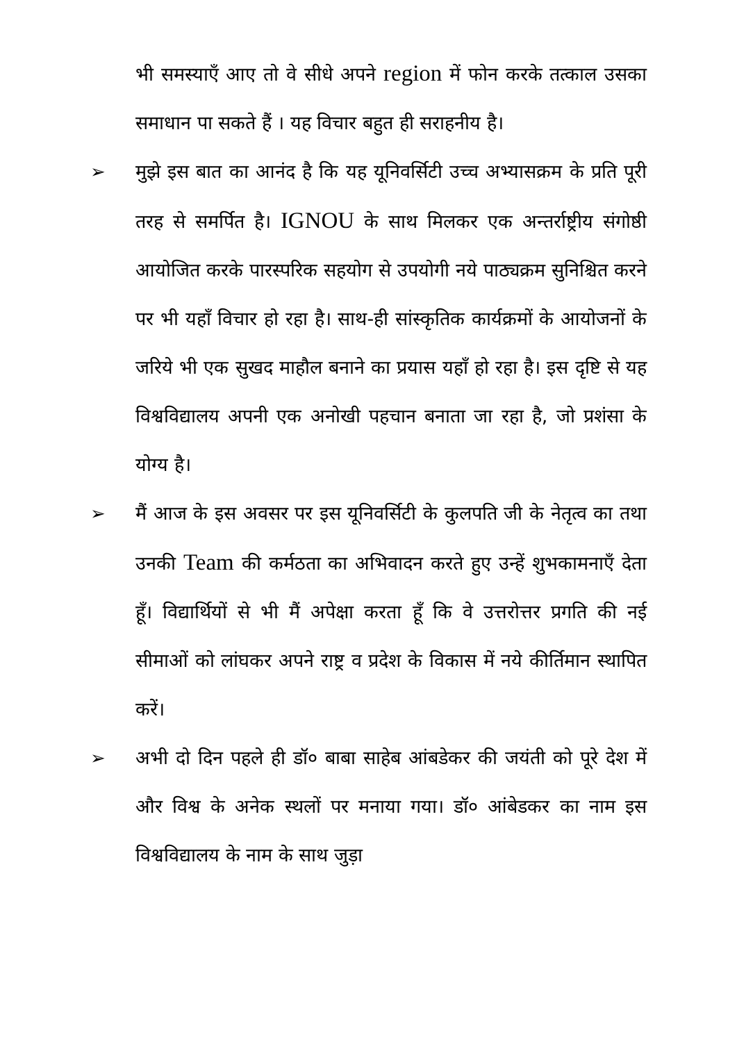भी समस्याएँ आए तो वे सीधे अपने region में फोन करके तत्काल उसका समाधान पा सकते हैं । यह विचार बहुत ही सराहनीय है।
➢ मुझे इस बात का आनंद है कि यह यूनिवर्सिटी उच्च अभ्यासक्रम के प्रति पूरी तरह से समर्पित है। IGNOU के साथ मिलकर एक अन्तर्राष्ट्रीय संगोष्ठी आयोजित करके पारस्परिक सहयोग से उपयोगी नये पाठ्यक्रम सुनिश्चित करने पर भी यहाँ विचार हो रहा है। साथ-ही सांस्कृतिक कार्यक्रमों के आयोजनों के जरिये भी एक सुखद माहौल बनाने का प्रयास यहाँ हो रहा है। इस दृष्टि से यह विश्वविद्यालय अपनी एक अनोखी पहचान बनाता जा रहा है, जो प्रशंसा के योग्य है।
➢ मैं आज के इस अवसर पर इस यूनिवर्सिटी के कुलपति जी के नेतृत्व का तथा उनकी Team की कर्मठता का अभिवादन करते हुए उन्हें शुभकामनाएँ देता हूँ। विद्यार्थियों से भी मैं अपेक्षा करता हूँ कि वे उत्तरोत्तर प्रगति की नई सीमाओं को लांघकर अपने राष्ट्र व प्रदेश के विकास में नये कीर्तिमान स्थापित करें।
➢ अभी दो दिन पहले ही डॉ० बाबा साहेब आंबडेकर की जयंती को पूरे देश में और विश्व के अनेक स्थलों पर मनाया गया। डॉ० आंबेडकर का नाम इस विश्वविद्यालय के नाम के साथ जुड़ा